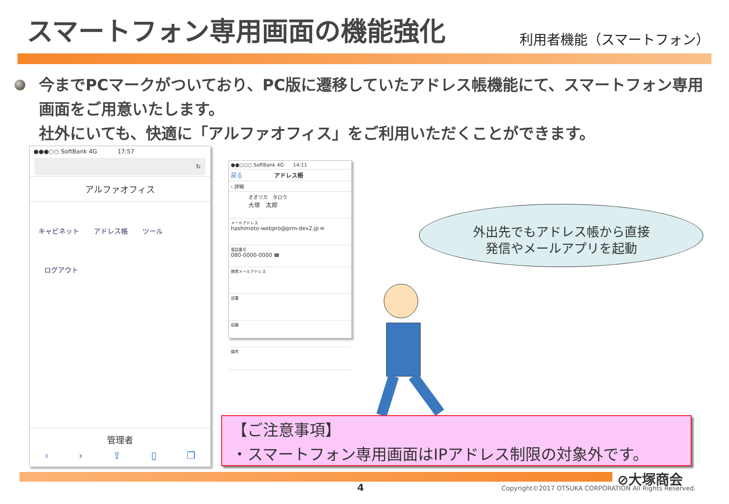スマートフォン専用画面の機能強化
利用者機能（スマートフォン）
今までPCマークがついており、PC版に遷移していたアドレス帳機能にて、スマートフォン専用画面をご用意いたします。
社外にいても、快適に「アルファオフィス」をご利用いただくことができます。
●●●○○ SoftBank 4G 17:57
↻
アルファオフィス
キャビネット アドレス帳 ツール
ログアウト
管理者
‹ › ⇪ ▯ ❐
●●○○○ SoftBank 4G 14:11
戻る アドレス帳
› 詳細
オオツカ　タロウ
大塚　太郎
メールアドレス
hashimoto-webpro@prm-dev2.jp ✉
電話番号
080-0000-0000 ☎
携帯メールアドレス
部署
役職
備考
外出先でもアドレス帳から直接
発信やメールアプリを起動
【ご注意事項】
・スマートフォン専用画面はIPアドレス制限の対象外です。
⊘大塚商会
4
Copyright©2017 OTSUKA CORPORATION All Rights Reserved.